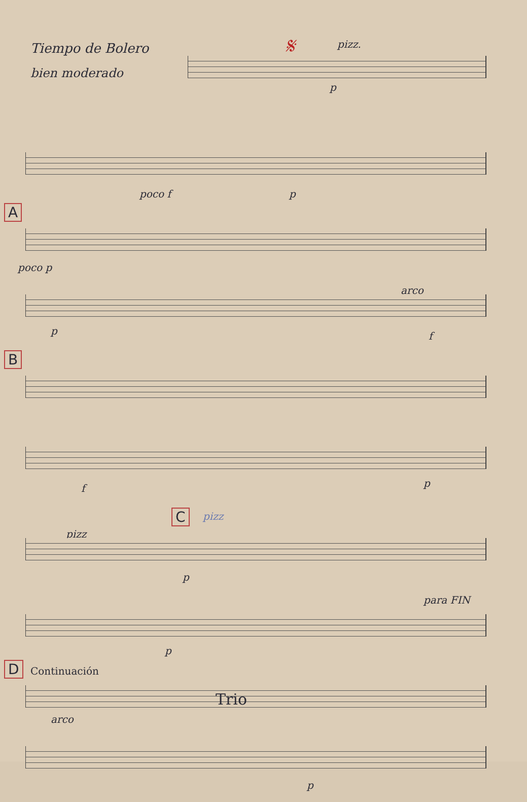Tiempo de Bolero
bien moderado
𝄋 pizz.
p
poco f p
A
poco p
arco
p f
B
f p
C pizz
pizz
p
para FIN
p
D Continuación
arco
Trio
p